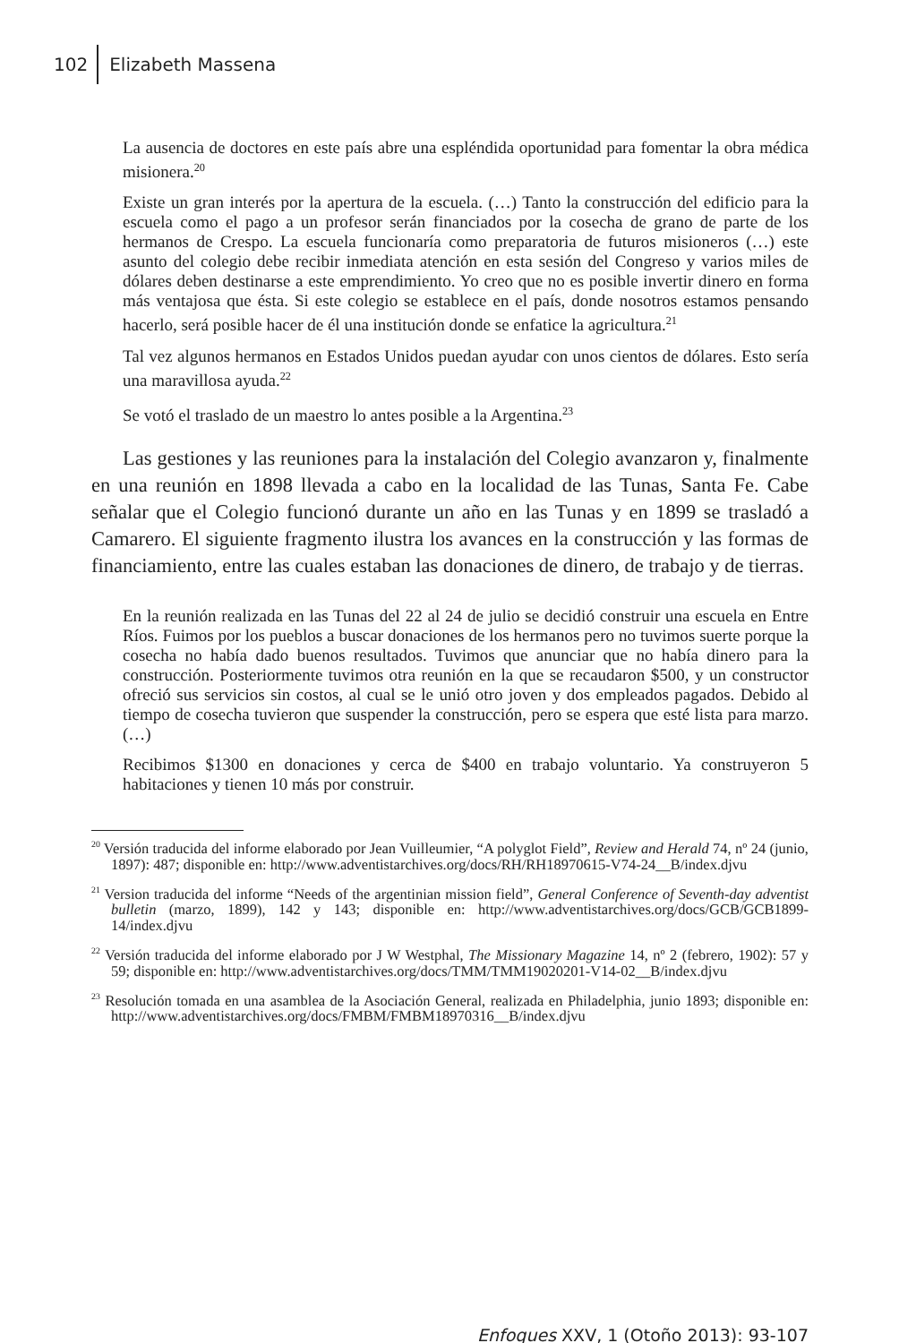102 Elizabeth Massena
La ausencia de doctores en este país abre una espléndida oportunidad para fomentar la obra médica misionera.<sup>20</sup>
Existe un gran interés por la apertura de la escuela. (…) Tanto la construcción del edificio para la escuela como el pago a un profesor serán financiados por la cosecha de grano de parte de los hermanos de Crespo. La escuela funcionaría como preparatoria de futuros misioneros (…) este asunto del colegio debe recibir inmediata atención en esta sesión del Congreso y varios miles de dólares deben destinarse a este emprendimiento. Yo creo que no es posible invertir dinero en forma más ventajosa que ésta. Si este colegio se establece en el país, donde nosotros estamos pensando hacerlo, será posible hacer de él una institución donde se enfatice la agricultura.<sup>21</sup>
Tal vez algunos hermanos en Estados Unidos puedan ayudar con unos cientos de dólares. Esto sería una maravillosa ayuda.<sup>22</sup>
Se votó el traslado de un maestro lo antes posible a la Argentina.<sup>23</sup>
Las gestiones y las reuniones para la instalación del Colegio avanzaron y, finalmente en una reunión en 1898 llevada a cabo en la localidad de las Tunas, Santa Fe. Cabe señalar que el Colegio funcionó durante un año en las Tunas y en 1899 se trasladó a Camarero. El siguiente fragmento ilustra los avances en la construcción y las formas de financiamiento, entre las cuales estaban las donaciones de dinero, de trabajo y de tierras.
En la reunión realizada en las Tunas del 22 al 24 de julio se decidió construir una escuela en Entre Ríos. Fuimos por los pueblos a buscar donaciones de los hermanos pero no tuvimos suerte porque la cosecha no había dado buenos resultados. Tuvimos que anunciar que no había dinero para la construcción. Posteriormente tuvimos otra reunión en la que se recaudaron $500, y un constructor ofreció sus servicios sin costos, al cual se le unió otro joven y dos empleados pagados. Debido al tiempo de cosecha tuvieron que suspender la construcción, pero se espera que esté lista para marzo. (…)
Recibimos $1300 en donaciones y cerca de $400 en trabajo voluntario. Ya construyeron 5 habitaciones y tienen 10 más por construir.
<sup>20</sup> Versión traducida del informe elaborado por Jean Vuilleumier, “A polyglot Field”, Review and Herald 74, nº 24 (junio, 1897): 487; disponible en: http://www.adventistarchives.org/docs/RH/RH18970615-V74-24__B/index.djvu
<sup>21</sup> Version traducida del informe “Needs of the argentinian mission field”, General Conference of Seventh-day adventist bulletin (marzo, 1899), 142 y 143; disponible en: http://www.adventistarchives.org/docs/GCB/GCB1899-14/index.djvu
<sup>22</sup> Versión traducida del informe elaborado por J W Westphal, The Missionary Magazine 14, nº 2 (febrero, 1902): 57 y 59; disponible en: http://www.adventistarchives.org/docs/TMM/TMM19020201-V14-02__B/index.djvu
<sup>23</sup> Resolución tomada en una asamblea de la Asociación General, realizada en Philadelphia, junio 1893; disponible en: http://www.adventistarchives.org/docs/FMBM/FMBM18970316__B/index.djvu
Enfoques XXV, 1 (Otoño 2013): 93-107